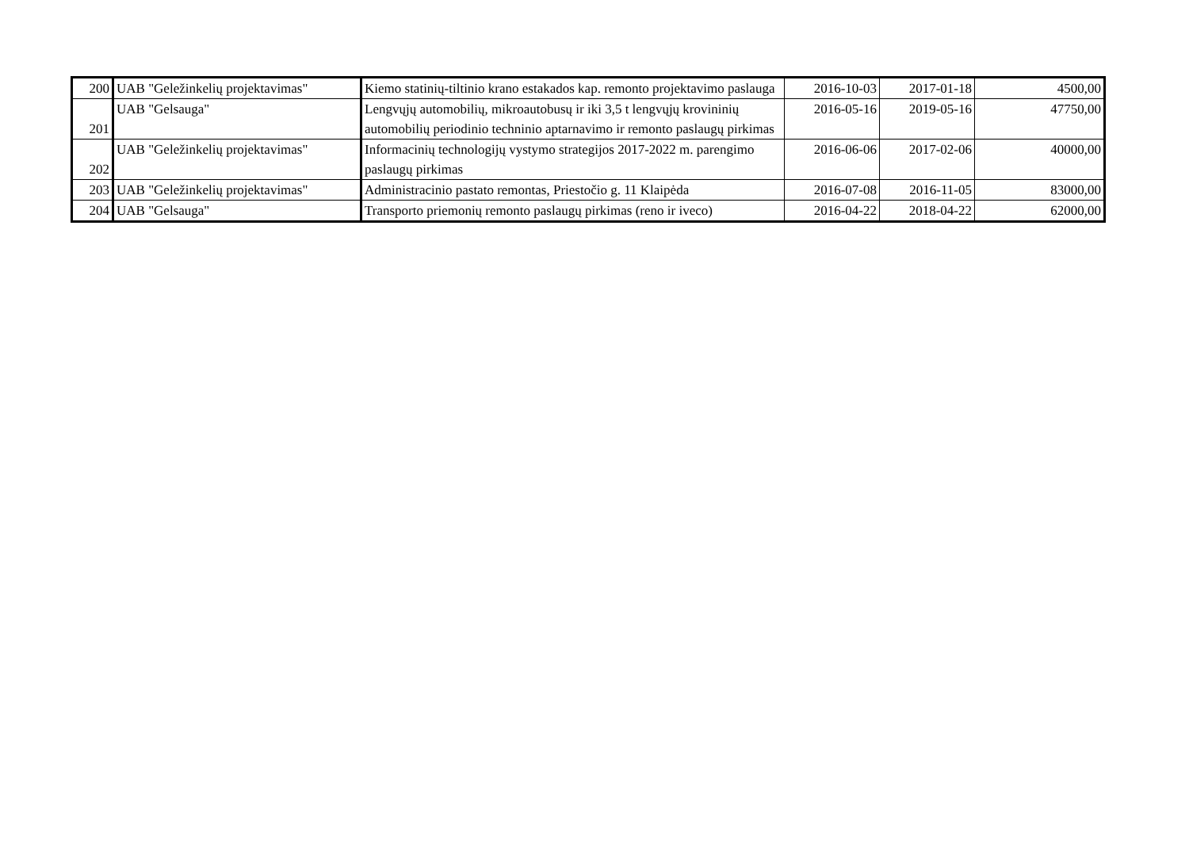| 200 | UAB "Geležinkelių projektavimas" | Kiemo statinių-tiltinio krano estakados kap. remonto projektavimo paslauga | 2016-10-03 | 2017-01-18 | 4500,00 |
| 201 | UAB "Gelsauga" | Lengvųjų automobilių, mikroautobusų ir iki 3,5 t lengvųjų krovininių automobilių periodinio techninio aptarnavimo ir remonto paslaugų pirkimas | 2016-05-16 | 2019-05-16 | 47750,00 |
| 202 | UAB "Geležinkelių projektavimas" | Informacinių technologijų vystymo strategijos 2017-2022 m. parengimo paslaugų pirkimas | 2016-06-06 | 2017-02-06 | 40000,00 |
| 203 | UAB "Geležinkelių projektavimas" | Administracinio pastato remontas, Priestočio g. 11 Klaipėda | 2016-07-08 | 2016-11-05 | 83000,00 |
| 204 | UAB "Gelsauga" | Transporto priemonių remonto paslaugų pirkimas (reno ir iveco) | 2016-04-22 | 2018-04-22 | 62000,00 |